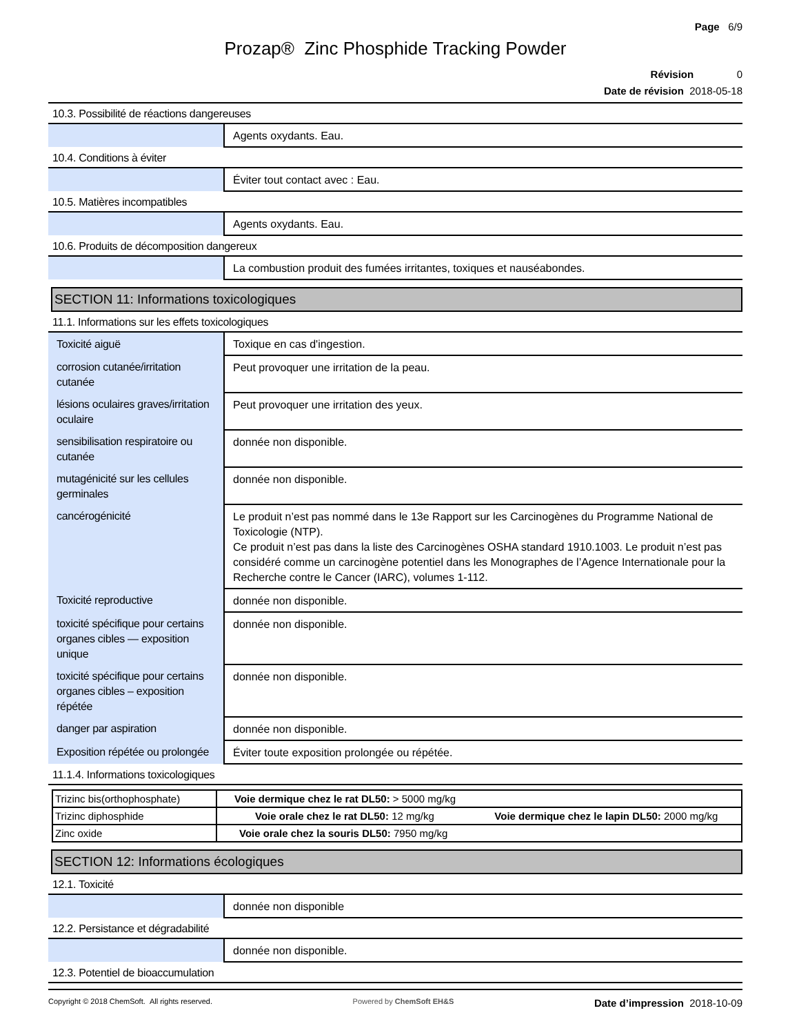Page 6/9
Prozap® Zinc Phosphide Tracking Powder
Révision 0
Date de révision 2018-05-18
10.3. Possibilité de réactions dangereuses
| | Agents oxydants. Eau. |
10.4. Conditions à éviter
| | Éviter tout contact avec : Eau. |
10.5. Matières incompatibles
| | Agents oxydants. Eau. |
10.6. Produits de décomposition dangereux
| | La combustion produit des fumées irritantes, toxiques et nauséabondes. |
SECTION 11: Informations toxicologiques
11.1. Informations sur les effets toxicologiques
| Toxicité aiguë | Toxique en cas d'ingestion. |
| corrosion cutanée/irritation cutanée | Peut provoquer une irritation de la peau. |
| lésions oculaires graves/irritation oculaire | Peut provoquer une irritation des yeux. |
| sensibilisation respiratoire ou cutanée | donnée non disponible. |
| mutagénicité sur les cellules germinales | donnée non disponible. |
| cancérogénicité | Le produit n’est pas nommé dans le 13e Rapport sur les Carcinogènes du Programme National de Toxicologie (NTP). Ce produit n’est pas dans la liste des Carcinogènes OSHA standard 1910.1003. Le produit n’est pas considéré comme un carcinogène potentiel dans les Monographes de l’Agence Internationale pour la Recherche contre le Cancer (IARC), volumes 1-112. |
| Toxicité reproductive | donnée non disponible. |
| toxicité spécifique pour certains organes cibles — exposition unique | donnée non disponible. |
| toxicité spécifique pour certains organes cibles – exposition répétée | donnée non disponible. |
| danger par aspiration | donnée non disponible. |
| Exposition répétée ou prolongée | Éviter toute exposition prolongée ou répétée. |
11.1.4. Informations toxicologiques
| Trizinc bis(orthophosphate) | Voie dermique chez le rat DL50: > 5000 mg/kg |
| Trizinc diphosphide | Voie orale chez le rat DL50: 12 mg/kg Voie dermique chez le lapin DL50: 2000 mg/kg |
| Zinc oxide | Voie orale chez la souris DL50: 7950 mg/kg |
SECTION 12: Informations écologiques
12.1. Toxicité
| | donnée non disponible |
12.2. Persistance et dégradabilité
| | donnée non disponible. |
12.3. Potentiel de bioaccumulation
Copyright © 2018 ChemSoft. All rights reserved. Powered by ChemSoft EH&S Date d’impression 2018-10-09